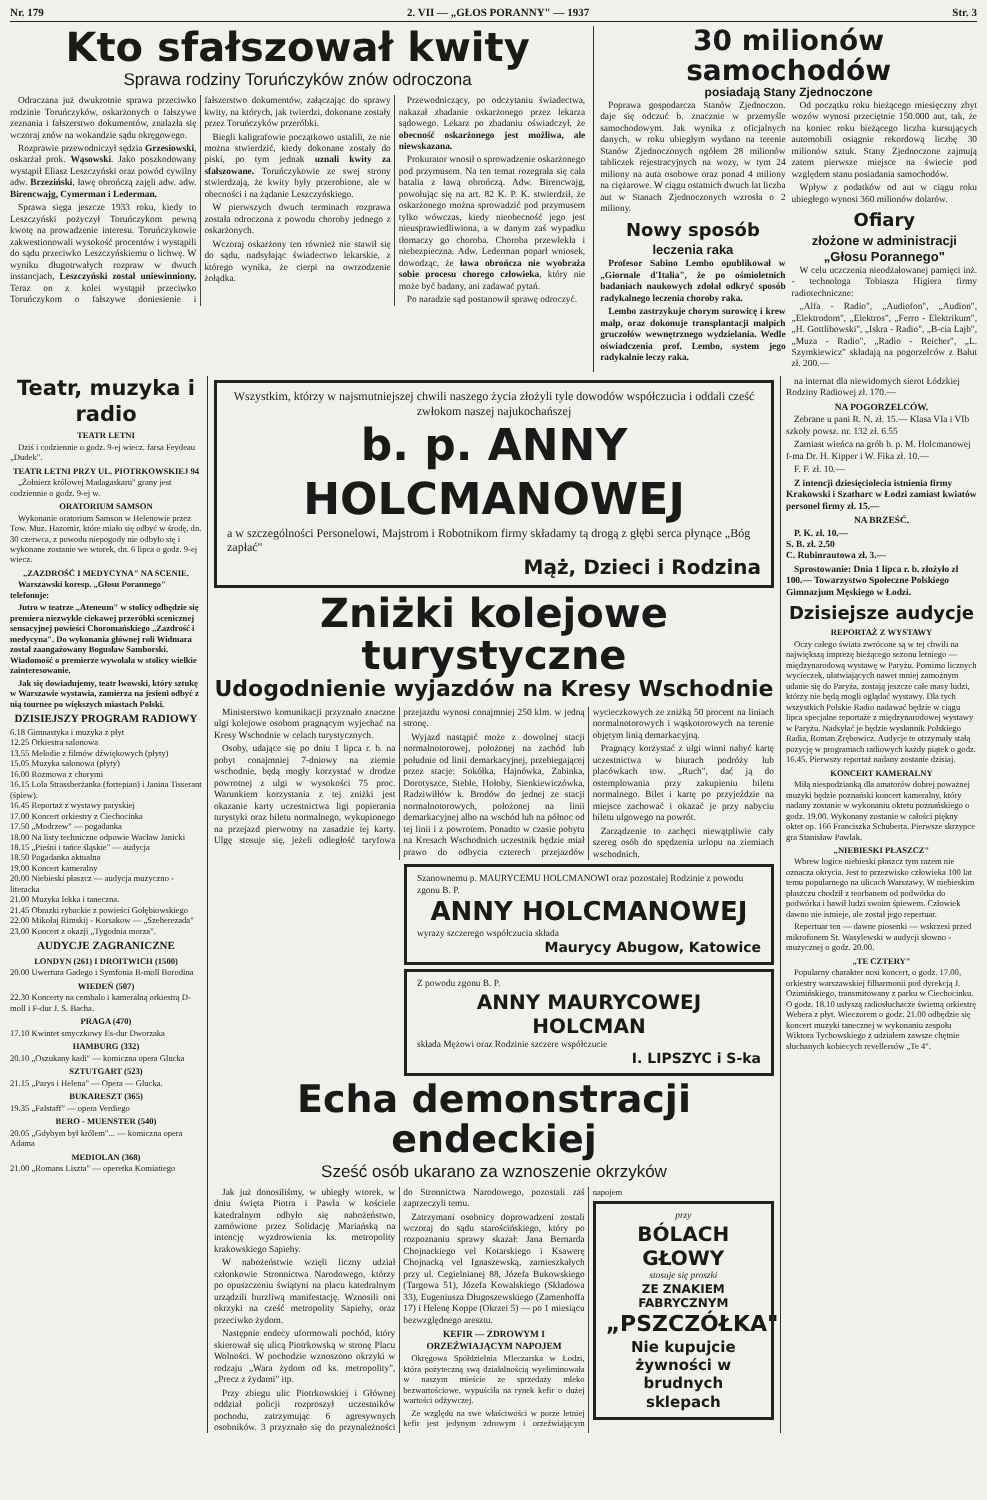Nr. 179 2. VII — „GŁOS PORANNY" — 1937 Str. 3
Kto sfałszował kwity
Sprawa rodziny Toruńczyków znów odroczona
Odraczana już dwukrotnie sprawa przeciwko rodzinie Toruńczyków, oskarżonych o fałszywe zeznania i fałszerstwo dokumentów, znalazła się wczoraj znów na wokandzie sądu okręgowego.
Rozprawie przewodniczył sędzia Grzesiowski, oskarżał prok. Wąsowski. Jako poszkodowany wystąpił Eliasz Leszczyński oraz powód cywilny adw. Brzeziński, ławę obrończą zajęli adw. adw. Birencwajg, Cymerman i Lederman.
Sprawa sięga jeszcze 1933 roku, kiedy to Leszczyński pożyczył Toruńczykom pewną kwotę na prowadzenie interesu. Toruńczykowie zakwestionowali wysokość procentów i wystąpili do sądu przeciwko Leszczyńskiemu o lichwę. W wyniku długotrwałych rozpraw w dwuch instancjach, Leszczyński został uniewinniony. Teraz on z kolei wystąpił przeciwko Toruńczykom o fałszywe doniesienie i fałszerstwo dokumentów, załączając do sprawy kwity, na których, jak twierdzi, dokonane zostały przez Toruńczyków przeróbki.
Biegli kaligrafowie początkowo ustalili, że nie można stwierdzić, kiedy dokonane zostały do piski, po tym jednak uznali kwity za sfałszowane. Toruńczykowie ze swej strony stwierdzają, że kwity były przerobione, ale w obecności i na żądanie Leszczyńskiego.
W pierwszych dwuch terminach rozprawa została odroczona z powodu choroby jednego z oskarżonych.
Wczoraj oskarżony ten również nie stawił się do sądu, nadsyłając świadectwo lekarskie, z którego wynika, że cierpi na owrzodzenie żołądka.
Przewodniczący, po odczytaniu świadectwa, nakazał zbadanie oskarżonego przez lekarza sądowego. Lekarz po zbadaniu oświadczył, że obecność oskarżonego jest możliwa, ale niewskazana.
Prokurator wnosił o sprowadzenie oskarżonego pod przymusem. Na ten temat rozegrała się cała batalia z ławą obrończą. Adw. Birencwajg, powołując się na art. 82 K. P. K. stwierdził, że oskarżonego można sprowadzić pod przymusem tylko wówczas, kiedy nieobecność jego jest nieusprawiedliwiona, a w danym zaś wypadku tłomaczy go choroba. Choroba przewlekła i niebezpieczna. Adw. Lederman poparł wniosek, dowodząc, że ława obrończa nie wyobraża sobie procesu chorego człowieka, który nie może być badany, ani zadawać pytań.
Po naradzie sąd postanowił sprawę odroczyć.
30 milionów samochodów
posiadają Stany Zjednoczone
Poprawa gospodarcza Stanów Zjednoczon. daje się odczuć b. znacznie w przemyśle samochodowym. Jak wynika z oficjalnych danych, w roku ubiegłym wydano na terenie Stanów Zjednoczonych ogółem 28 milionów tabliczek rejestracyjnych na wozy, w tym 24 miliony na auta osobowe oraz ponad 4 miliony na ciężarowe. W ciągu ostatnich dwuch lat liczba aut w Stanach Zjednoczonych wzrosła o 2 miliony.
Nowy sposób
leczenia raka
Profesor Sabino Lembo opublikował w „Giornale d'Italia", że po ośmioletnich badaniach naukowych zdołał odkryć sposób radykalnego leczenia choroby raka.
Lembo zastrzykuje chorym surowicę i krew małp, oraz dokonuje transplantacji małpich gruczołów wewnętrznego wydzielania. Wedle oświadczenia prof. Lembo, system jego radykalnie leczy raka.
Od początku roku bieżącego miesięczny zbyt wozów wynosi przeciętnie 150.000 aut, tak, że na koniec roku bieżącego liczba kursujących automobili osiągnie rekordową liczbę 30 milionów sztuk. Stany Zjednoczone zajmują zatem pierwsze miejsce na świecie pod względem stanu posiadania samochodów.
Wpływ z podatków od aut w ciągu roku ubiegłego wynosi 360 milionów dolarów.
Ofiary
złożone w administracji „Głosu Porannego"
W celu uczczenia nieodżałowanej pamięci inż. - technologa Tobiasza Higiera firmy radiotechniczne:
„Alfa - Radio", „Audiofon", „Audion", „Elektrodom", „Elektros", „Ferro - Elektrikum", „H. Gottlibowski", „Iskra - Radio", „B-cia Lajb", „Muza - Radio", „Radio - Reicher", „L. Szymkiewicz" składają na pogorzelców z Bałut zł. 200.—
Teatr, muzyka i radio
TEATR LETNI
Dziś i codziennie o godz. 9-ej wiecz. farsa Feydeau „Dudek".
TEATR LETNI PRZY UL. PIOTRKOWSKIEJ 94
„Żołnierz królowej Madagaskaru" grany jest codziennie o godz. 9-ej w.
ORATORIUM SAMSON
Wykonanie oratorium Samson w Helenowie przez Tow. Muz. Hazomir, które miało się odbyć w środę, dn. 30 czerwca, z powodu niepogody nie odbyło się i wykonane zostanie we wtorek, dn. 6 lipca o godz. 9-ej wiecz.
„ZAZDROŚĆ I MEDYCYNA" NA SCENIE.
Warszawski koresp. „Głosu Porannego" telefonuje:
Jutro w teatrze „Ateneum" w stolicy odbędzie się premiera niezwykle ciekawej przeróbki scenicznej sensacyjnej powieści Choromańskiego „Zazdrość i medycyna". Do wykonania głównej roli Widmara został zaangażowany Bogusław Samborski. Wiadomość o premierze wywołała w stolicy wielkie zainteresowanie.
Jak się dowiadujemy, teatr lwowski, który sztukę w Warszawie wystawia, zamierza na jesieni odbyć z nią tournee po większych miastach Polski.
DZISIEJSZY PROGRAM RADIOWY
6.18 Gimnastyka i muzyka z płyt
12.25 Orkiestra salonowa
13.55 Melodie z filmów dźwiękowych (płyty)
15.05 Muzyka salonowa (płyty)
16.00 Rozmowa z chorymi
16.15 Lola Strassberżanka (fortepian) i Janina Tisserant (śpiew).
16.45 Reportaż z wystawy paryskiej
17.00 Koncert orkiestry z Ciechocinka
17.50 „Modrzew" — pogadanka
18.00 Na listy techniczne odpowie Wacław Janicki
18.15 „Pieśni i tańce śląskie" — audycja
18.50 Pogadanka aktualna
19.00 Koncert kameralny
20.00 Niebieski płaszcz — audycja muzyczno - literacka
21.00 Muzyka lekka i taneczna.
21.45 Obrazki rybackie z powieści Gołębiowskiego
22.00 Mikołaj Rimskij - Korsakow — „Szeherezada"
23.00 Koncert z okazji „Tygodnia morza".
AUDYCJE ZAGRANICZNE
LONDYN (261) I DROITWICH (1500)
20.00 Uwertura Gadego i Symfonia B-moll Borodina
WIEDEŃ (507)
22.30 Koncerty na cembalo i kameralną orkiestrą D-moll i F-dur J. S. Bacha.
PRAGA (470)
17.10 Kwintet smyczkowy Es-dur Dworzaka
HAMBURG (332)
20.10 „Oszukany kadi" — komiczna opera Glucka
SZTUTGART (523)
21.15 „Parys i Helena" — Opera — Glucka.
BUKARESZT (365)
19.35 „Falstaff" — opera Verdiego
BERO - MUENSTER (540)
20.05 „Gdybym był królem"... — komiczna opera Adama
MEDIOLAN (368)
21.00 „Romans Liszta" — operetka Komiatiego
Wszystkim, którzy w najsmutniejszej chwili naszego życia złożyli tyle dowodów współczucia i oddali cześć zwłokom naszej najukochańszej
b. p. ANNY HOLCMANOWEJ
a w szczególności Personelowi, Majstrom i Robotnikom firmy składamy tą drogą z głębi serca płynące „Bóg zapłać"
Mąż, Dzieci i Rodzina
Zniżki kolejowe turystyczne
Udogodnienie wyjazdów na Kresy Wschodnie
Ministerstwo komunikacji przyznało znaczne ulgi kolejowe osobom pragnącym wyjechać na Kresy Wschodnie w celach turystycznych.
Osoby, udające się po dniu 1 lipca r. b. na pobyt conajmniej 7-dniowy na ziemie wschodnie, będą mogły korzystać w drodze powrotnej z ulgi w wysokości 75 proc. Warunkiem korzystania z tej zniżki jest okazanie karty uczestnictwa ligi popierania turystyki oraz biletu normalnego, wykupionego na przejazd pierwotny na zasadzie tej karty. Ulgę stosuje się, jeżeli odległość taryfowa przejazdu wynosi conajmniej 250 klm. w jedną stronę.
Wyjazd nastąpić może z dowolnej stacji normalnotorowej, położonej na zachód lub południe od linii demarkacyjnej, przebiegającej przez stacje: Sokółka, Hajnówka, Zabinka, Dorotyszce, Steble, Hołoby, Sienkiewiczówka, Radziwiłłów k. Brodów do jednej ze stacji normalnotorowych, położonej na linii demarkacyjnej albo na wschód lub na północ od tej linii i z powrotem. Ponadto w czasie pobytu na Kresach Wschodnich uczestnik będzie miał prawo do odbycia czterech przejazdów wycieczkowych ze zniżką 50 procent na liniach normalnotorowych i wąskotorowych na terenie objętym linią demarkacyjną.
Pragnący korzystać z ulgi winni nabyć kartę uczestnictwa w biurach podróży lub placówkach tow. „Ruch", dać ją do ostemplowania przy zakupieniu biletu normalnego. Bilet i kartę po przyjeździe na miejsce zachować i okazać je przy nabyciu biletu ulgowego na powrót.
Zarządzenie to zachęci niewątpliwie cały szereg osób do spędzenia urlopu na ziemiach wschodnich.
Szanownemu p. MAURYCEMU HOLCMANOWI oraz pozostałej Rodzinie z powodu zgonu B. P.
ANNY HOLCMANOWEJ
wyrazy szczerego współczucia składa
Maurycy Abugow, Katowice
Z powodu zgonu B. P.
ANNY MAURYCOWEJ HOLCMAN
składa Mężowi oraz Rodzinie szczere współczucie
I. LIPSZYC i S-ka
Echa demonstracji endeckiej
Sześć osób ukarano za wznoszenie okrzyków
Jak już donosiliśmy, w ubiegły wtorek, w dniu święta Piotra i Pawła w kościele katedralnym odbyło się nabożeństwo, zamówione przez Solidację Mariańską na intencję wyzdrowienia ks. metropolity krakowskiego Sapiehy.
W nabożeństwie wzięli liczny udział członkowie Stronnictwa Narodowego, którzy po opuszczeniu świątyni na placu katedralnym urządzili burzliwą manifestację. Wznosili oni okrzyki na cześć metropolity Sapiehy, oraz przeciwko żydom.
Następnie endecy uformowali pochód, który skierował się ulicą Piotrkowską w stronę Placu Wolności. W pochodzie wznoszono okrzyki w rodzaju „Wara żydom od ks. metropolity", „Precz z żydami" itp.
Przy zbiegu ulic Piotrkowskiej i Głównej oddział policji rozproszył uczestników pochodu, zatrzymując 6 agresywnych osobników. 3 przyznało się do przynależności do Stronnictwa Narodowego, pozostali zaś zaprzeczyli temu.
Zatrzymani osobnicy doprowadzeni zostali wczoraj do sądu starościńskiego, który po rozpoznaniu sprawy skazał: Jana Bernarda Chojnackiego vel Kotarskiego i Ksawerę Chojnacką vel Ignaszewską, zamieszkałych przy ul. Cegielnianej 88, Józefa Bukowskiego (Targowa 51), Józefa Kowalskiego (Składowa 33), Eugeniusza Długoszewskiego (Zamenhoffa 17) i Helenę Koppe (Okrzei 5) — po 1 miesiącu bezwzględnego aresztu.
KEFIR — ZDROWYM I ORZEŹWIAJĄCYM NAPOJEM
Okręgowa Spółdzielnia Mleczarska w Łodzi, która pożyteczną swą działalnością wyeliminowała w naszym mieście ze sprzedaży mleko bezwartościowe, wypuściła na rynek kefir o dużej wartości odżywczej.
Ze względu na swe właściwości w porze letniej kefir jest jedynym zdrowym i orzeźwiającym napojem
przy
BÓLACH GŁOWY
stosuje się proszki
ZE ZNAKIEM FABRYCZNYM
„PSZCZÓŁKA"
Nie kupujcie żywności w brudnych sklepach
na internat dla niewidomych sierot Łódzkiej Rodziny Radiowej zł. 170.—
NA POGORZELCÓW.
Zebrane u pani R. N. zł. 15.— Klasa VIa i VIb szkoły powsz. nr. 132 zł. 6.55
Zamiast wieńca na grób b. p. M. Holcmanowej f-ma Dr. H. Kipper i W. Fika zł. 10.—
F. F. zł. 10.—
Z intencji dziesięciolecia istnienia firmy Krakowski i Szatharc w Łodzi zamiast kwiatów personel firmy zł. 15.—
NA BRZEŚĆ.
P. K. zł. 10.—
S. B. zł. 2.50
C. Rubinrautowa zł. 3.—
Sprostowanie: Dnia 1 lipca r. b. złożyło zł 100.— Towarzystwo Społeczne Polskiego Gimnazjum Męskiego w Łodzi.
Dzisiejsze audycje
REPORTAŻ Z WYSTAWY
Oczy całego świata zwrócone są w tej chwili na największą imprezę bieżącego sezonu letniego — międzynarodową wystawę w Paryżu. Pomimo licznych wycieczek, ułatwiających nawet mniej zamożnym udanie się do Paryża, zostają jeszcze całe masy ludzi, którzy nie będą mogli oglądać wystawy. Dla tych wszystkich Polskie Radio nadawać będzie w ciągu lipca specjalne reportaże z międzynarodowej wystawy w Paryżu. Nadsyłać je będzie wysłannik Polskiego Radia, Roman Zrębowicz. Audycje te otrzymały stałą pozycję w programach radiowych każdy piątek o godz. 16.45. Pierwszy reportaż nadany zostanie dzisiaj.
KONCERT KAMERALNY
Miłą niespodzianką dla amatorów dobrej poważnej muzyki będzie poznański koncert kameralny, który nadany zostanie w wykonaniu oktetu poznańskiego o godz. 19.00. Wykonany zostanie w całości piękny oktet op. 166 Franciszka Schuberta. Pierwsze skrzypce gra Stanisław Pawlak.
„NIEBIESKI PŁASZCZ"
Wbrew logice niebieski płaszcz tym razem nie oznacza okrycia. Jest to przezwisko człowieka 100 lat temu popularnego na ulicach Warszawy. W niebieskim płaszczu chodził z teorbanem od podwórka do podwórka i bawił ludzi swoim śpiewem. Człowiek dawno nie istnieje, ale został jego repertuar.
Repertuar ten — dawne piosenki — wskrzesi przed mikrofonem St. Wasylewski w audycji słowno - muzycznej o godz. 20.00.
„TE CZTERY"
Popularny charakter nosi koncert, o godz. 17.00, orkiestry warszawskiej filharmonii pod dyrekcją J. Ozimińskiego, transmitowany z parku w Ciechocinku. O godz. 18.10 usłyszą radiosłuchacze świetną orkiestrę Webera z płyt. Wieczorem o godz. 21.00 odbędzie się koncert muzyki tanecznej w wykonaniu zespołu Wiktora Tychowskiego z udziałem zawsze chętnie słuchanych kobiecych revellersów „Te 4".